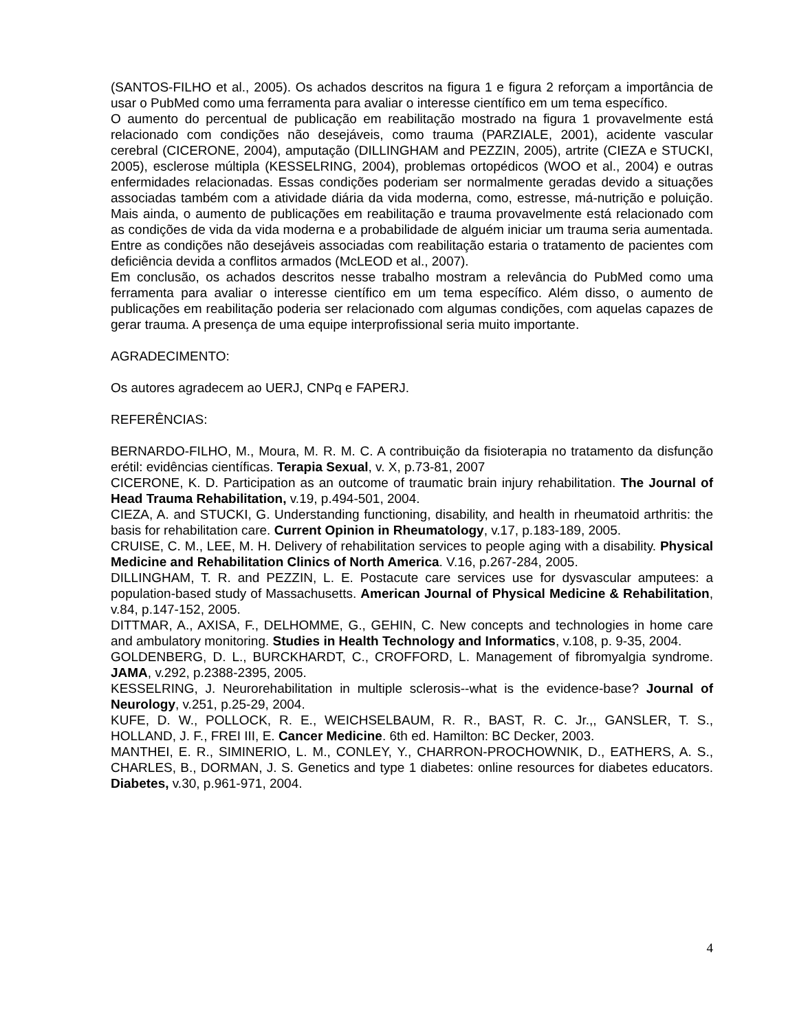(SANTOS-FILHO et al., 2005). Os achados descritos na figura 1 e figura 2 reforçam a importância de usar o PubMed como uma ferramenta para avaliar o interesse científico em um tema específico.
O aumento do percentual de publicação em reabilitação mostrado na figura 1 provavelmente está relacionado com condições não desejáveis, como trauma (PARZIALE, 2001), acidente vascular cerebral (CICERONE, 2004), amputação (DILLINGHAM and PEZZIN, 2005), artrite (CIEZA e STUCKI, 2005), esclerose múltipla (KESSELRING, 2004), problemas ortopédicos (WOO et al., 2004) e outras enfermidades relacionadas. Essas condições poderiam ser normalmente geradas devido a situações associadas também com a atividade diária da vida moderna, como, estresse, má-nutrição e poluição. Mais ainda, o aumento de publicações em reabilitação e trauma provavelmente está relacionado com as condições de vida da vida moderna e a probabilidade de alguém iniciar um trauma seria aumentada. Entre as condições não desejáveis associadas com reabilitação estaria o tratamento de pacientes com deficiência devida a conflitos armados (McLEOD et al., 2007).
Em conclusão, os achados descritos nesse trabalho mostram a relevância do PubMed como uma ferramenta para avaliar o interesse científico em um tema específico. Além disso, o aumento de publicações em reabilitação poderia ser relacionado com algumas condições, com aquelas capazes de gerar trauma. A presença de uma equipe interprofissional seria muito importante.
AGRADECIMENTO:
Os autores agradecem ao UERJ, CNPq e FAPERJ.
REFERÊNCIAS:
BERNARDO-FILHO, M., Moura, M. R. M. C. A contribuição da fisioterapia no tratamento da disfunção erétil: evidências científicas. Terapia Sexual, v. X, p.73-81, 2007
CICERONE, K. D. Participation as an outcome of traumatic brain injury rehabilitation. The Journal of Head Trauma Rehabilitation, v.19, p.494-501, 2004.
CIEZA, A. and STUCKI, G. Understanding functioning, disability, and health in rheumatoid arthritis: the basis for rehabilitation care. Current Opinion in Rheumatology, v.17, p.183-189, 2005.
CRUISE, C. M., LEE, M. H. Delivery of rehabilitation services to people aging with a disability. Physical Medicine and Rehabilitation Clinics of North America. V.16, p.267-284, 2005.
DILLINGHAM, T. R. and PEZZIN, L. E. Postacute care services use for dysvascular amputees: a population-based study of Massachusetts. American Journal of Physical Medicine & Rehabilitation, v.84, p.147-152, 2005.
DITTMAR, A., AXISA, F., DELHOMME, G., GEHIN, C. New concepts and technologies in home care and ambulatory monitoring. Studies in Health Technology and Informatics, v.108, p. 9-35, 2004.
GOLDENBERG, D. L., BURCKHARDT, C., CROFFORD, L. Management of fibromyalgia syndrome. JAMA, v.292, p.2388-2395, 2005.
KESSELRING, J. Neurorehabilitation in multiple sclerosis--what is the evidence-base? Journal of Neurology, v.251, p.25-29, 2004.
KUFE, D. W., POLLOCK, R. E., WEICHSELBAUM, R. R., BAST, R. C. Jr.,, GANSLER, T. S., HOLLAND, J. F., FREI III, E. Cancer Medicine. 6th ed. Hamilton: BC Decker, 2003.
MANTHEI, E. R., SIMINERIO, L. M., CONLEY, Y., CHARRON-PROCHOWNIK, D., EATHERS, A. S., CHARLES, B., DORMAN, J. S. Genetics and type 1 diabetes: online resources for diabetes educators. Diabetes, v.30, p.961-971, 2004.
4